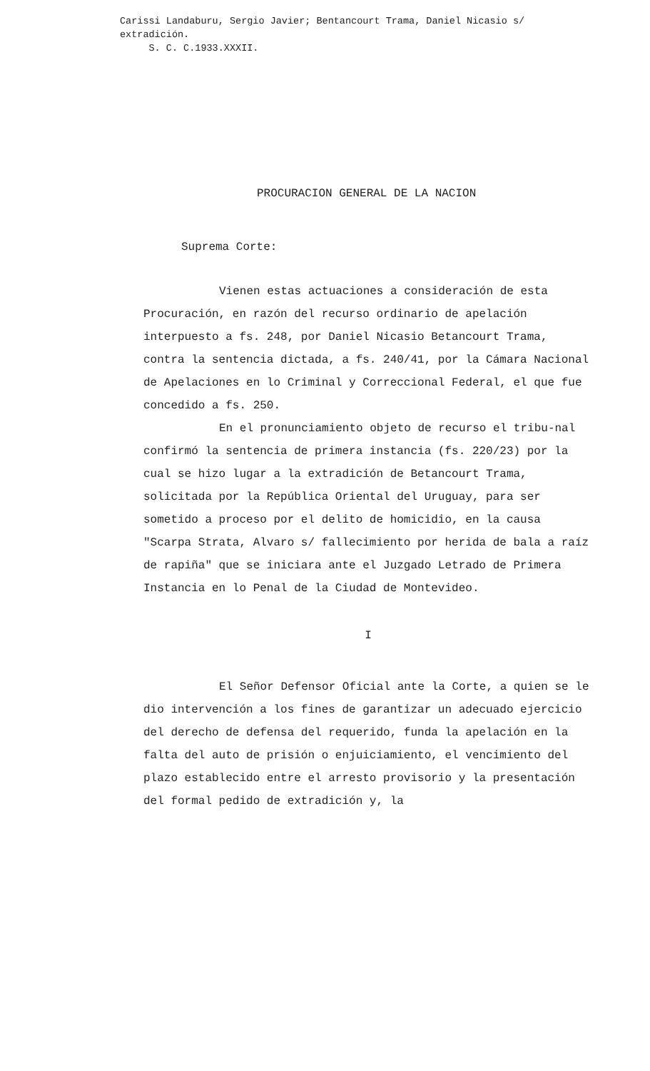Carissi Landaburu, Sergio Javier; Bentancourt Trama, Daniel Nicasio s/
extradición.
S. C. C.1933.XXXII.
PROCURACION GENERAL DE LA NACION
Suprema Corte:
Vienen estas actuaciones a consideración de esta Procuración, en razón del recurso ordinario de apelación interpuesto a fs. 248, por Daniel Nicasio Betancourt Trama, contra la sentencia dictada, a fs. 240/41, por la Cámara Nacional de Apelaciones en lo Criminal y Correccional Federal, el que fue concedido a fs. 250.
En el pronunciamiento objeto de recurso el tribu-nal confirmó la sentencia de primera instancia (fs. 220/23) por la cual se hizo lugar a la extradición de Betancourt Trama, solicitada por la República Oriental del Uruguay, para ser sometido a proceso por el delito de homicidio, en la causa "Scarpa Strata, Alvaro s/ fallecimiento por herida de bala a raíz de rapiña" que se iniciara ante el Juzgado Letrado de Primera Instancia en lo Penal de la Ciudad de Montevideo.
I
El Señor Defensor Oficial ante la Corte, a quien se le dio intervención a los fines de garantizar un adecuado ejercicio del derecho de defensa del requerido, funda la apelación en la falta del auto de prisión o enjuiciamiento, el vencimiento del plazo establecido entre el arresto provisorio y la presentación del formal pedido de extradición y, la